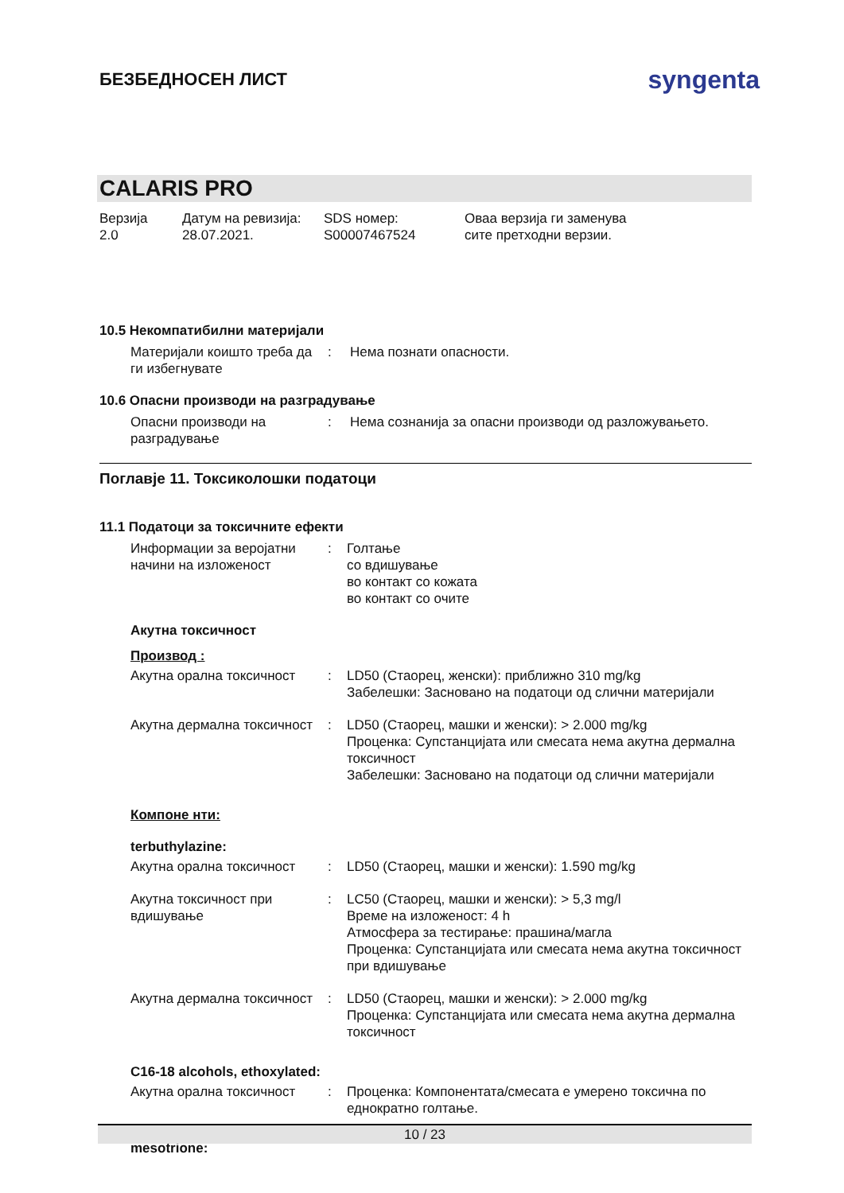БЕЗБЕДНОСЕН ЛИСТ
syngenta
CALARIS PRO
Верзија
2.0
Датум на ревизија:
28.07.2021.
SDS номер:
S00007467524
Оваа верзија ги заменува
сите претходни верзии.
10.5 Некомпатибилни материјали
Материјали коишто треба да ги избегнувате
:
Нема познати опасности.
10.6 Опасни производи на разградување
Опасни производи на разградување
:
Нема сознанија за опасни производи од разложувањето.
Поглавје 11. Токсиколошки податоци
11.1 Податоци за токсичните ефекти
Информации за веројатни начини на изложеност
:
Голтање
со вдишување
во контакт со кожата
во контакт со очите
Акутна токсичност
Производ :
Акутна орална токсичност
:
LD50 (Стаорец, женски): приближно 310 mg/kg
Забелешки: Засновано на податоци од слични материјали
Акутна дермална токсичност
:
LD50 (Стаорец, машки и женски): > 2.000 mg/kg
Проценка: Супстанцијата или смесата нема акутна дермална токсичност
Забелешки: Засновано на податоци од слични материјали
Компоне нти:
terbuthylazine:
Акутна орална токсичност
:
LD50 (Стаорец, машки и женски): 1.590 mg/kg
Акутна токсичност при вдишување
:
LC50 (Стаорец, машки и женски): > 5,3 mg/l
Време на изложеност: 4 h
Атмосфера за тестирање: прашина/магла
Проценка: Супстанцијата или смесата нема акутна токсичност при вдишување
Акутна дермална токсичност
:
LD50 (Стаорец, машки и женски): > 2.000 mg/kg
Проценка: Супстанцијата или смесата нема акутна дермална токсичност
C16-18 alcohols, ethoxylated:
Акутна орална токсичност
:
Проценка: Компонентата/смесата е умерено токсична по еднократно голтање.
mesotrione:
10 / 23